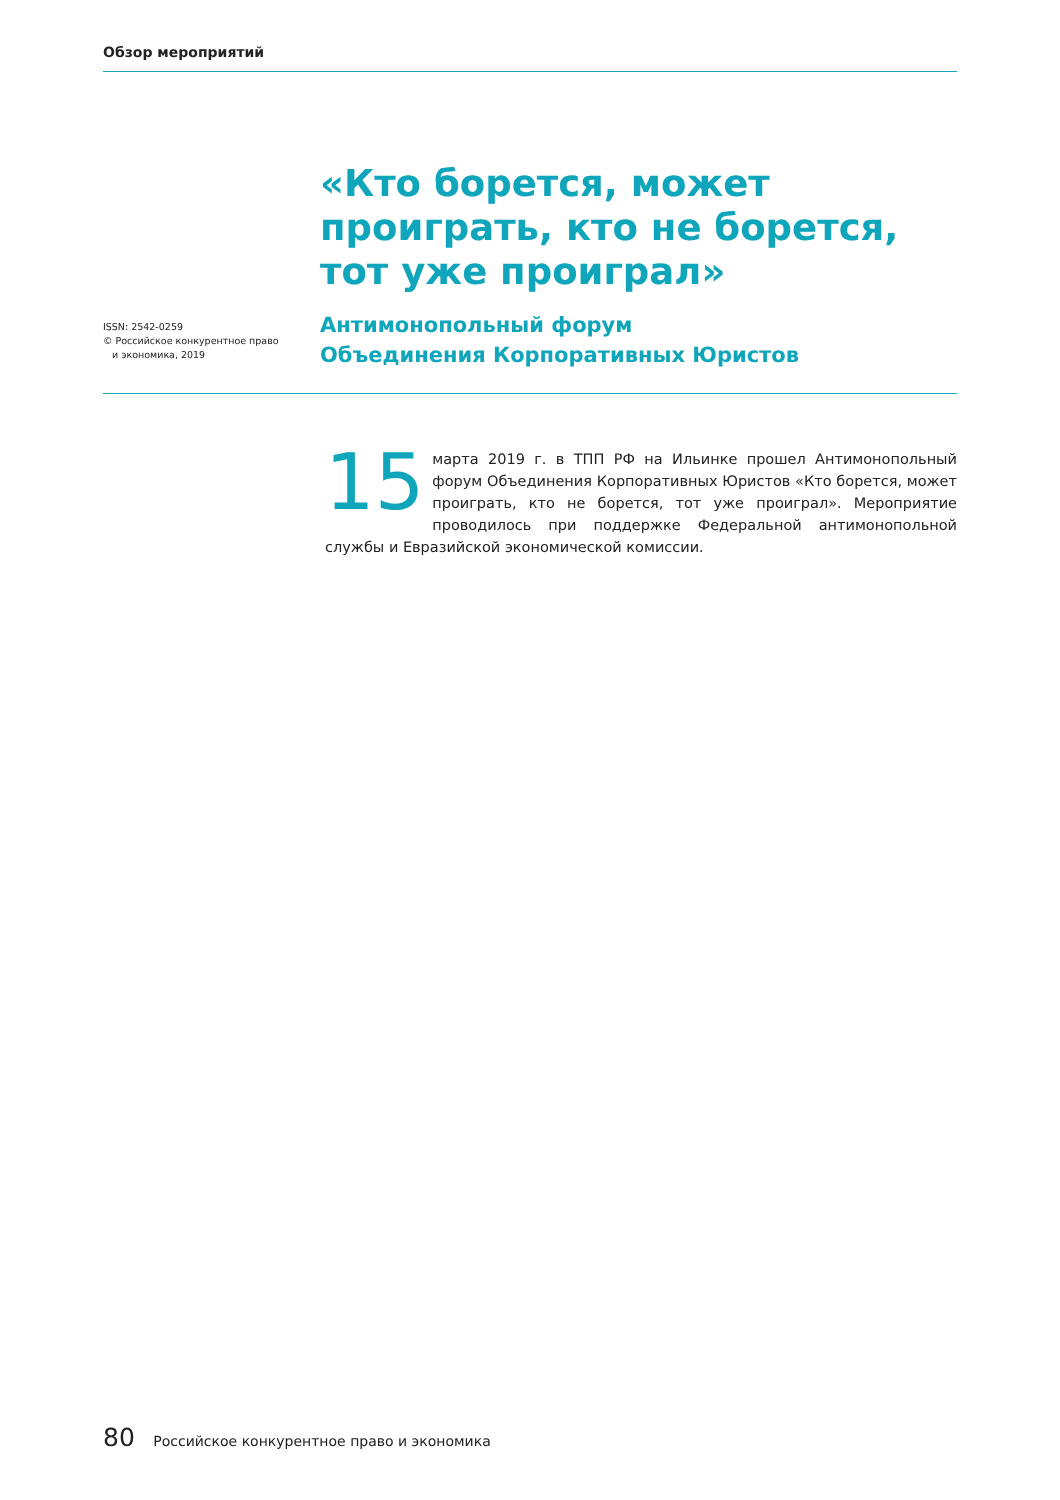Обзор мероприятий
«Кто борется, может проиграть, кто не борется, тот уже проиграл»
Антимонопольный форум
Объединения Корпоративных Юристов
ISSN: 2542-0259
© Российское конкурентное право
и экономика, 2019
15 марта 2019 г. в ТПП РФ на Ильинке прошел Антимонопольный форум Объединения Корпоративных Юристов «Кто борется, может проиграть, кто не борется, тот уже проиграл». Мероприятие проводилось при поддержке Федеральной антимонопольной службы и Евразийской экономической комиссии.
80 Российское конкурентное право и экономика